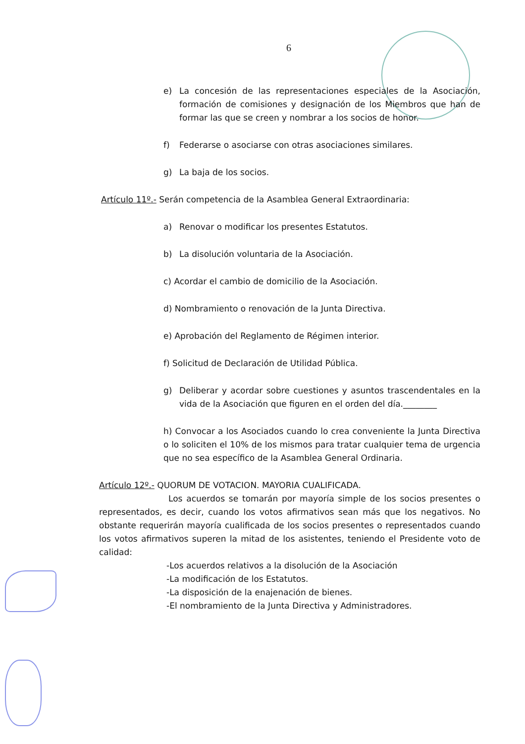6
e) La concesión de las representaciones especiales de la Asociación, formación de comisiones y designación de los Miembros que han de formar las que se creen y nombrar a los socios de honor.
f) Federarse o asociarse con otras asociaciones similares.
g) La baja de los socios.
Artículo 11º.- Serán competencia de la Asamblea General Extraordinaria:
a) Renovar o modificar los presentes Estatutos.
b) La disolución voluntaria de la Asociación.
c) Acordar el cambio de domicilio de la Asociación.
d) Nombramiento o renovación de la Junta Directiva.
e) Aprobación del Reglamento de Régimen interior.
f) Solicitud de Declaración de Utilidad Pública.
g) Deliberar y acordar sobre cuestiones y asuntos trascendentales en la vida de la Asociación que figuren en el orden del día.________
h) Convocar a los Asociados cuando lo crea conveniente la Junta Directiva o lo soliciten el 10% de los mismos para tratar cualquier tema de urgencia que no sea específico de la Asamblea General Ordinaria.
Artículo 12º.- QUORUM DE VOTACION. MAYORIA CUALIFICADA.
Los acuerdos se tomarán por mayoría simple de los socios presentes o representados, es decir, cuando los votos afirmativos sean más que los negativos. No obstante requerirán mayoría cualificada de los socios presentes o representados cuando los votos afirmativos superen la mitad de los asistentes, teniendo el Presidente voto de calidad:
-Los acuerdos relativos a la disolución de la Asociación
-La modificación de los Estatutos.
-La disposición de la enajenación de bienes.
-El nombramiento de la Junta Directiva y Administradores.